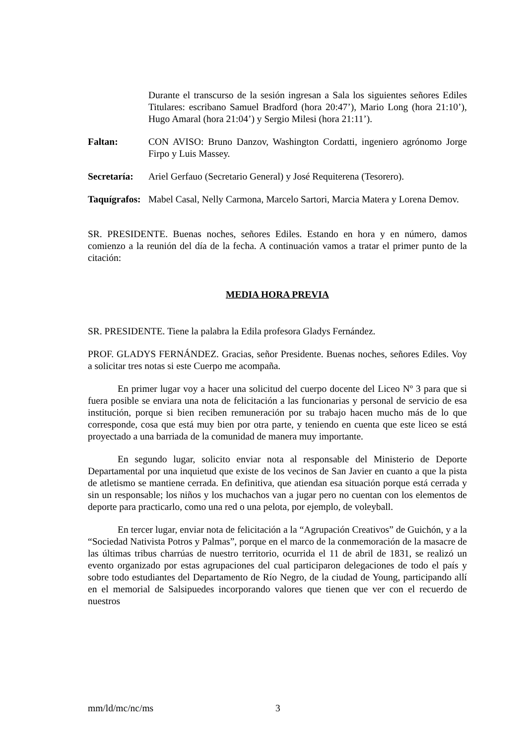Durante el transcurso de la sesión ingresan a Sala los siguientes señores Ediles Titulares: escribano Samuel Bradford (hora 20:47’), Mario Long (hora 21:10’), Hugo Amaral (hora 21:04’) y Sergio Milesi (hora 21:11’).
Faltan: CON AVISO: Bruno Danzov, Washington Cordatti, ingeniero agrónomo Jorge Firpo y Luis Massey.
Secretaría:
Ariel Gerfauo (Secretario General) y José Requiterena (Tesorero).
Taquígrafos:
Mabel Casal, Nelly Carmona, Marcelo Sartori, Marcia Matera y Lorena Demov.
SR. PRESIDENTE. Buenas noches, señores Ediles. Estando en hora y en número, damos comienzo a la reunión del día de la fecha. A continuación vamos a tratar el primer punto de la citación:
MEDIA HORA PREVIA
SR. PRESIDENTE. Tiene la palabra la Edila profesora Gladys Fernández.
PROF. GLADYS FERNÁNDEZ. Gracias, señor Presidente. Buenas noches, señores Ediles. Voy a solicitar tres notas si este Cuerpo me acompaña.
En primer lugar voy a hacer una solicitud del cuerpo docente del Liceo Nº 3 para que si fuera posible se enviara una nota de felicitación a las funcionarias y personal de servicio de esa institución, porque si bien reciben remuneración por su trabajo hacen mucho más de lo que corresponde, cosa que está muy bien por otra parte, y teniendo en cuenta que este liceo se está proyectado a una barriada de la comunidad de manera muy importante.
En segundo lugar, solicito enviar nota al responsable del Ministerio de Deporte Departamental por una inquietud que existe de los vecinos de San Javier en cuanto a que la pista de atletismo se mantiene cerrada. En definitiva, que atiendan esa situación porque está cerrada y sin un responsable; los niños y los muchachos van a jugar pero no cuentan con los elementos de deporte para practicarlo, como una red o una pelota, por ejemplo, de voleyball.
En tercer lugar, enviar nota de felicitación a la “Agrupación Creativos” de Guichón, y a la “Sociedad Nativista Potros y Palmas”, porque en el marco de la conmemoración de la masacre de las últimas tribus charrúas de nuestro territorio, ocurrida el 11 de abril de 1831, se realizó un evento organizado por estas agrupaciones del cual participaron delegaciones de todo el país y sobre todo estudiantes del Departamento de Río Negro, de la ciudad de Young, participando allí en el memorial de Salsipuedes incorporando valores que tienen que ver con el recuerdo de nuestros
mm/ld/mc/nc/ms 3